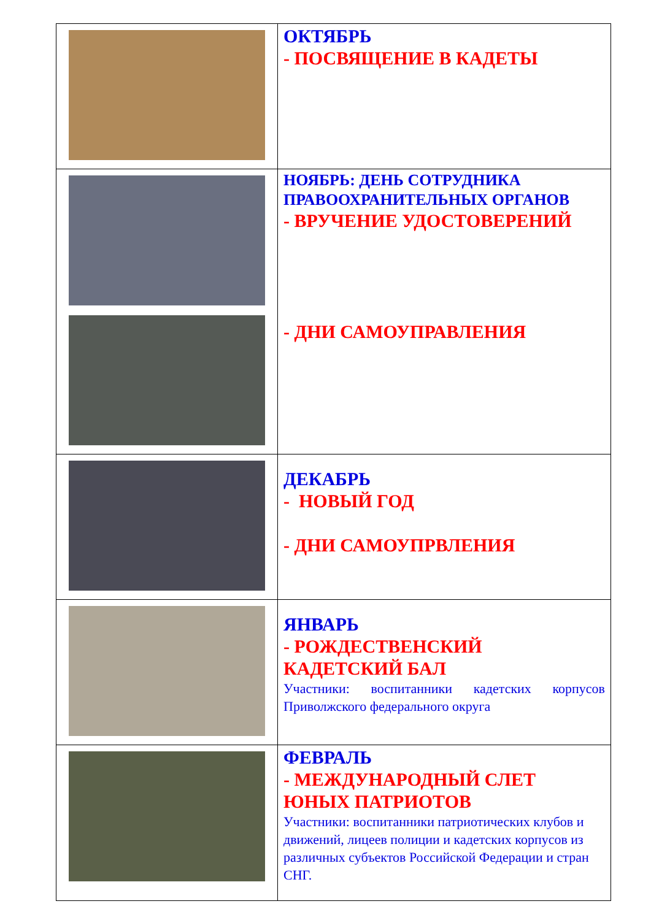| | ОКТЯБРЬ - ПОСВЯЩЕНИЕ В КАДЕТЫ |
| | НОЯБРЬ: ДЕНЬ СОТРУДНИКА ПРАВООХРАНИТЕЛЬНЫХ ОРГАНОВ - ВРУЧЕНИЕ УДОСТОВЕРЕНИЙ - ДНИ САМОУПРАВЛЕНИЯ |
| | ДЕКАБРЬ - НОВЫЙ ГОД - ДНИ САМОУПРВЛЕНИЯ |
| | ЯНВАРЬ - РОЖДЕСТВЕНСКИЙ КАДЕТСКИЙ БАЛ Участники: воспитанники кадетских корпусов Приволжского федерального округа |
| | ФЕВРАЛЬ - МЕЖДУНАРОДНЫЙ СЛЕТ ЮНЫХ ПАТРИОТОВ Участники: воспитанники патриотических клубов и движений, лицеев полиции и кадетских корпусов из различных субъектов Российской Федерации и стран СНГ. |